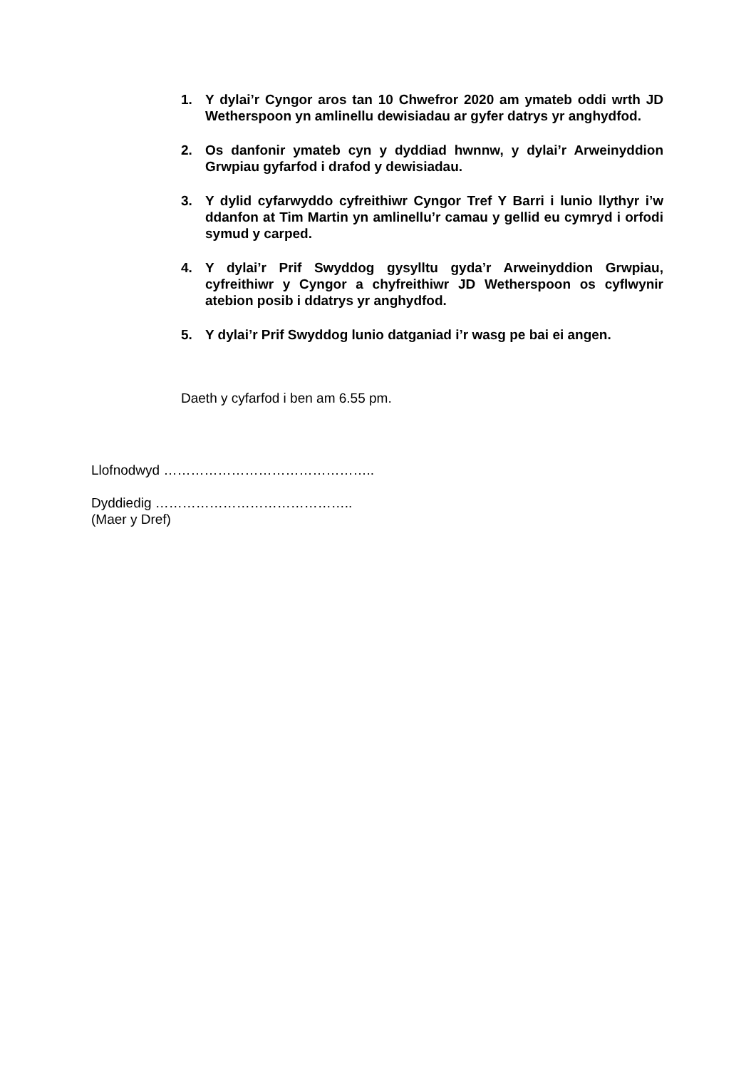1. Y dylai’r Cyngor aros tan 10 Chwefror 2020 am ymateb oddi wrth JD Wetherspoon yn amlinellu dewisiadau ar gyfer datrys yr anghydfod.
2. Os danfonir ymateb cyn y dyddiad hwnnw, y dylai’r Arweinyddion Grwpiau gyfarfod i drafod y dewisiadau.
3. Y dylid cyfarwyddo cyfreithiwr Cyngor Tref Y Barri i lunio llythyr i’w ddanfon at Tim Martin yn amlinellu’r camau y gellid eu cymryd i orfodi symud y carped.
4. Y dylai’r Prif Swyddog gysylltu gyda’r Arweinyddion Grwpiau, cyfreithiwr y Cyngor a chyfreithiwr JD Wetherspoon os cyflwynir atebion posib i ddatrys yr anghydfod.
5. Y dylai’r Prif Swyddog lunio datganiad i’r wasg pe bai ei angen.
Daeth y cyfarfod i ben am 6.55 pm.
Llofnodwyd ………………………………………..
Dyddiedig ……………………………………..
(Maer y Dref)